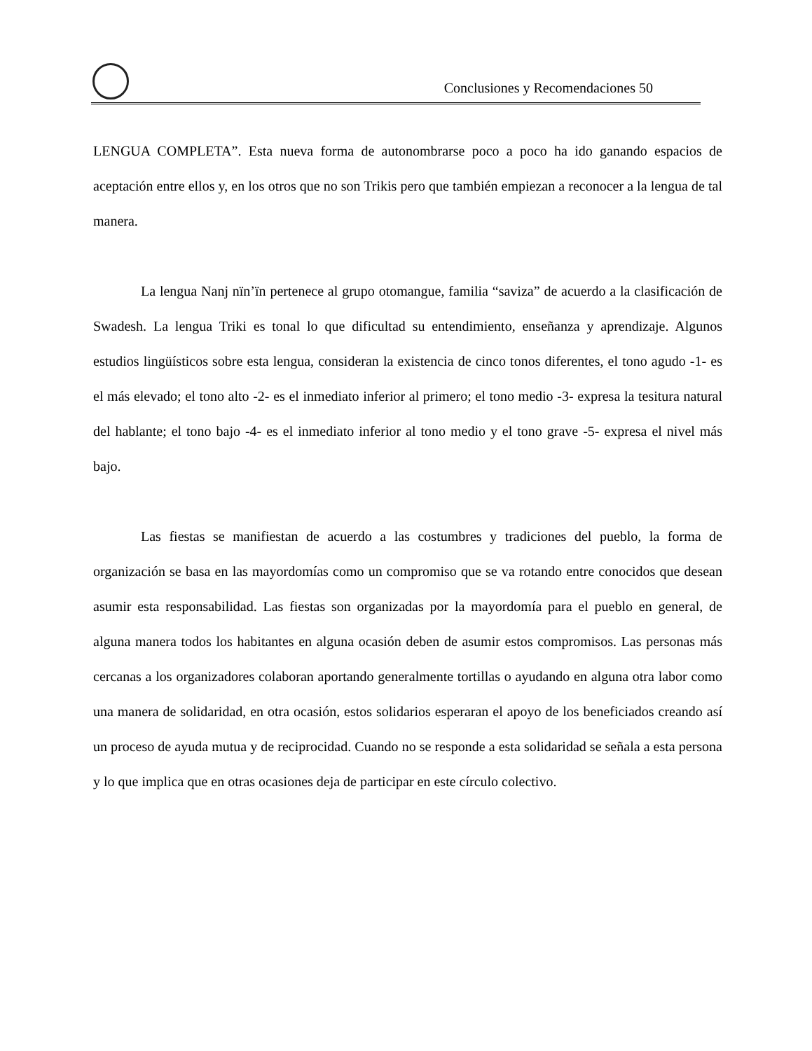Conclusiones y Recomendaciones 50
LENGUA COMPLETA”. Esta nueva forma de autonombrarse poco a poco ha ido ganando espacios de aceptación entre ellos y, en los otros que no son Trikis pero que también empiezan a reconocer a la lengua de tal manera.
La lengua Nanj nïn’ïn pertenece al grupo otomangue, familia “saviza” de acuerdo a la clasificación de Swadesh. La lengua Triki es tonal lo que dificultad su entendimiento, enseñanza y aprendizaje. Algunos estudios lingüísticos sobre esta lengua, consideran la existencia de cinco tonos diferentes, el tono agudo -1- es el más elevado; el tono alto -2- es el inmediato inferior al primero; el tono medio -3- expresa la tesitura natural del hablante; el tono bajo -4- es el inmediato inferior al tono medio y el tono grave -5- expresa el nivel más bajo.
Las fiestas se manifiestan de acuerdo a las costumbres y tradiciones del pueblo, la forma de organización se basa en las mayordomías como un compromiso que se va rotando entre conocidos que desean asumir esta responsabilidad. Las fiestas son organizadas por la mayordomía para el pueblo en general, de alguna manera todos los habitantes en alguna ocasión deben de asumir estos compromisos. Las personas más cercanas a los organizadores colaboran aportando generalmente tortillas o ayudando en alguna otra labor como una manera de solidaridad, en otra ocasión, estos solidarios esperaran el apoyo de los beneficiados creando así un proceso de ayuda mutua y de reciprocidad. Cuando no se responde a esta solidaridad se señala a esta persona y lo que implica que en otras ocasiones deja de participar en este círculo colectivo.